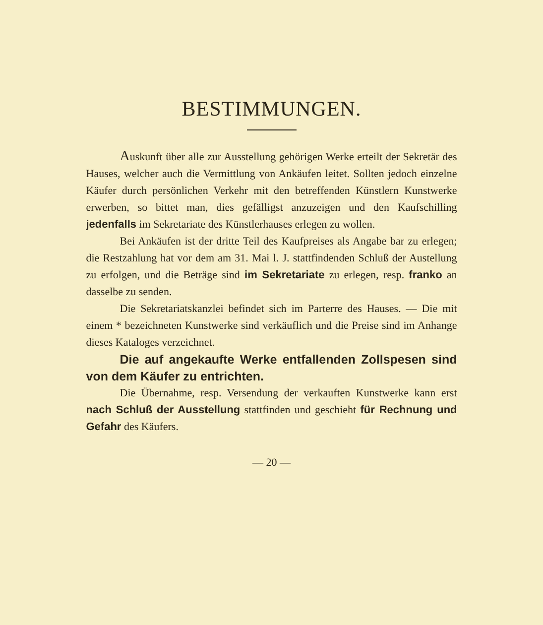BESTIMMUNGEN.
Auskunft über alle zur Ausstellung gehörigen Werke erteilt der Sekretär des Hauses, welcher auch die Vermittlung von Ankäufen leitet. Sollten jedoch einzelne Käufer durch persönlichen Verkehr mit den betreffenden Künstlern Kunstwerke erwerben, so bittet man, dies gefälligst anzuzeigen und den Kaufschilling jedenfalls im Sekretariate des Künstlerhauses erlegen zu wollen.
Bei Ankäufen ist der dritte Teil des Kaufpreises als Angabe bar zu erlegen; die Restzahlung hat vor dem am 31. Mai l. J. stattfindenden Schluß der Austellung zu erfolgen, und die Beträge sind im Sekretariate zu erlegen, resp. franko an dasselbe zu senden.
Die Sekretariatskanzlei befindet sich im Parterre des Hauses. — Die mit einem * bezeichneten Kunstwerke sind verkäuflich und die Preise sind im Anhange dieses Kataloges verzeichnet.
Die auf angekaufte Werke entfallenden Zollspesen sind von dem Käufer zu entrichten.
Die Übernahme, resp. Versendung der verkauften Kunstwerke kann erst nach Schluß der Ausstellung stattfinden und geschieht für Rechnung und Gefahr des Käufers.
— 20 —